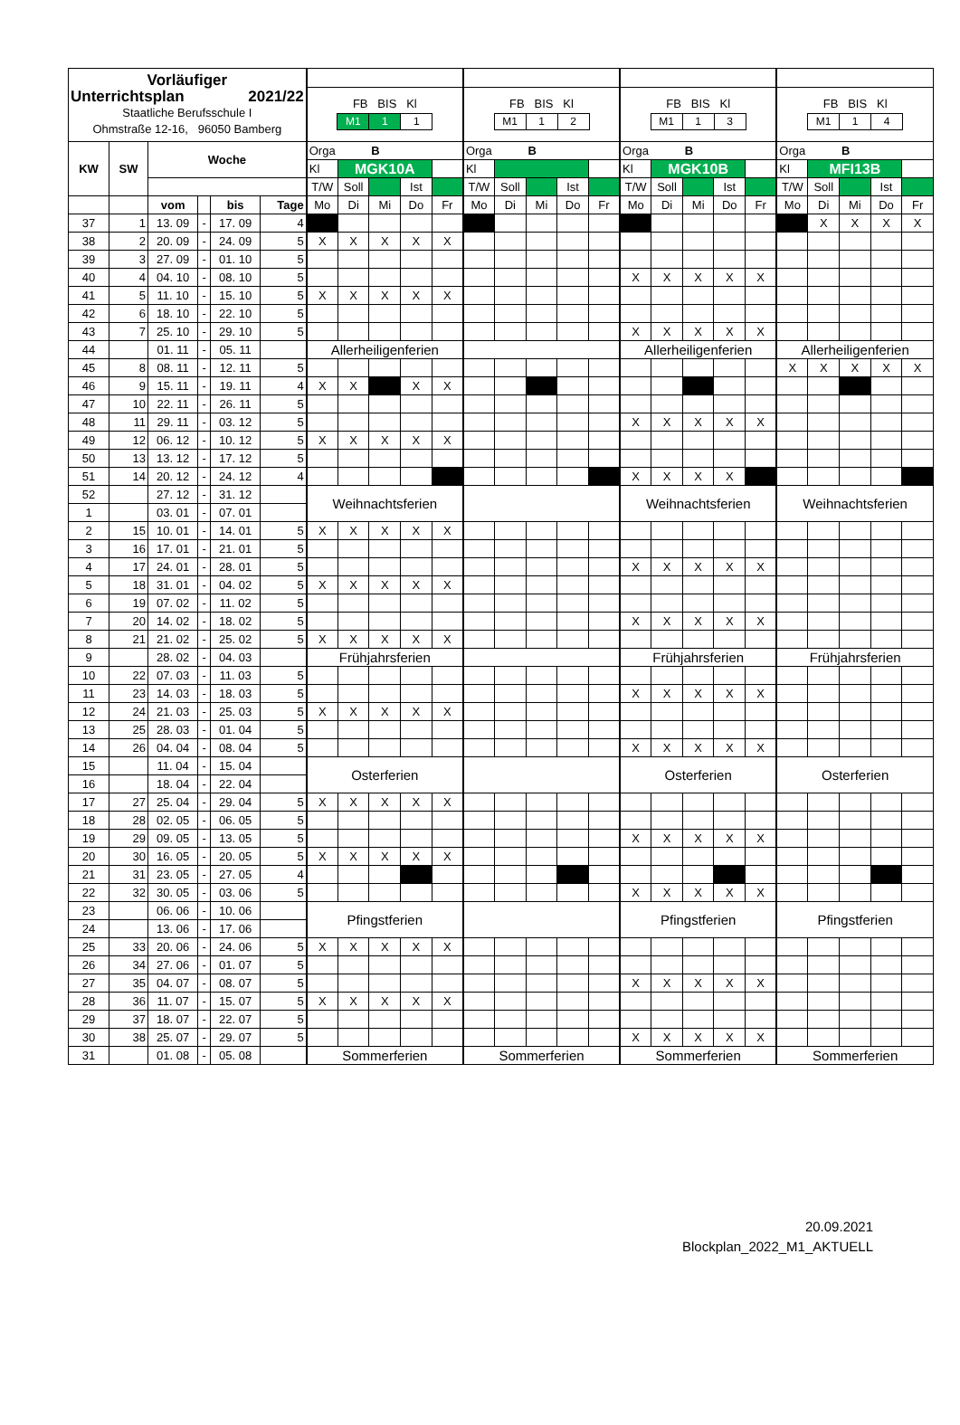| Vorläufiger Unterrichtsplan 2021/22 Staatliche Berufsschule I Ohmstraße 12-16, 96050 Bamberg | | | | | | | | | | | | | | | | | | | | | | | | | |
| | | | | | | FB BIS Kl / M1 / 1 / 1 / | | | | | FB BIS Kl / M1 / 1 / 2 / | | | | | FB BIS Kl / M1 / 1 / 3 / | | | | | FB BIS Kl / M1 / 1 / 4 / | | | | |
| KW | SW | Woche | | | | Orga B | | | | | Orga B | | | | | Orga B | | | | | Orga B | | | | |
| | | | | | | Kl | MGK10A | | | | Kl | | | | | Kl | MGK10B | | | | Kl | MFI13B | | | |
| | | | | | | T/W | Soll | | Ist | | T/W | Soll | | Ist | | T/W | Soll | | Ist | | T/W | Soll | | Ist | |
| | | vom | | bis | Tage | Mo | Di | Mi | Do | Fr | Mo | Di | Mi | Do | Fr | Mo | Di | Mi | Do | Fr | Mo | Di | Mi | Do | Fr |
| 37 | 1 | 13. 09 | - | 17. 09 | 4 | | | | | | | | | | | | | | | | | X | X | X | X |
| 38 | 2 | 20. 09 | - | 24. 09 | 5 | X | X | X | X | X | | | | | | | | | | | | | | | |
| 39 | 3 | 27. 09 | - | 01. 10 | 5 | | | | | | | | | | | | | | | | | | | | |
| 40 | 4 | 04. 10 | - | 08. 10 | 5 | | | | | | | | | | | X | X | X | X | X | | | | | |
| 41 | 5 | 11. 10 | - | 15. 10 | 5 | X | X | X | X | X | | | | | | | | | | | | | | | |
| 42 | 6 | 18. 10 | - | 22. 10 | 5 | | | | | | | | | | | | | | | | | | | | |
| 43 | 7 | 25. 10 | - | 29. 10 | 5 | | | | | | | | | | | X | X | X | X | X | | | | | |
| 44 | | 01. 11 | - | 05. 11 | | Allerheiligenferien | | | | | | | | | | Allerheiligenferien | | | | | Allerheiligenferien | | | | |
| 45 | 8 | 08. 11 | - | 12. 11 | 5 | | | | | | | | | | | | | | | | X | X | X | X | X |
| 46 | 9 | 15. 11 | - | 19. 11 | 4 | X | X | | X | X | | | | | | | | | | | | | | | |
| 47 | 10 | 22. 11 | - | 26. 11 | 5 | | | | | | | | | | | | | | | | | | | | |
| 48 | 11 | 29. 11 | - | 03. 12 | 5 | | | | | | | | | | | X | X | X | X | X | | | | | |
| 49 | 12 | 06. 12 | - | 10. 12 | 5 | X | X | X | X | X | | | | | | | | | | | | | | | |
| 50 | 13 | 13. 12 | - | 17. 12 | 5 | | | | | | | | | | | | | | | | | | | | |
| 51 | 14 | 20. 12 | - | 24. 12 | 4 | | | | | | | | | | | X | X | X | X | | | | | | |
| 52 | | 27. 12 | - | 31. 12 | | Weihnachtsferien | | | | | | | | | | Weihnachtsferien | | | | | Weihnachtsferien | | | | |
| 1 | | 03. 01 | - | 07. 01 | | | | | | | | | | | | | | | | | | | | | |
| 2 | 15 | 10. 01 | - | 14. 01 | 5 | X | X | X | X | X | | | | | | | | | | | | | | | |
| 3 | 16 | 17. 01 | - | 21. 01 | 5 | | | | | | | | | | | | | | | | | | | | |
| 4 | 17 | 24. 01 | - | 28. 01 | 5 | | | | | | | | | | | X | X | X | X | X | | | | | |
| 5 | 18 | 31. 01 | - | 04. 02 | 5 | X | X | X | X | X | | | | | | | | | | | | | | | |
| 6 | 19 | 07. 02 | - | 11. 02 | 5 | | | | | | | | | | | | | | | | | | | | |
| 7 | 20 | 14. 02 | - | 18. 02 | 5 | | | | | | | | | | | X | X | X | X | X | | | | | |
| 8 | 21 | 21. 02 | - | 25. 02 | 5 | X | X | X | X | X | | | | | | | | | | | | | | | |
| 9 | | 28. 02 | - | 04. 03 | | Frühjahrsferien | | | | | | | | | | Frühjahrsferien | | | | | Frühjahrsferien | | | | |
| 10 | 22 | 07. 03 | - | 11. 03 | 5 | | | | | | | | | | | | | | | | | | | | |
| 11 | 23 | 14. 03 | - | 18. 03 | 5 | | | | | | | | | | | X | X | X | X | X | | | | | |
| 12 | 24 | 21. 03 | - | 25. 03 | 5 | X | X | X | X | X | | | | | | | | | | | | | | | |
| 13 | 25 | 28. 03 | - | 01. 04 | 5 | | | | | | | | | | | | | | | | | | | | |
| 14 | 26 | 04. 04 | - | 08. 04 | 5 | | | | | | | | | | | X | X | X | X | X | | | | | |
| 15 | | 11. 04 | - | 15. 04 | | Osterferien | | | | | | | | | | Osterferien | | | | | Osterferien | | | | |
| 16 | | 18. 04 | - | 22. 04 | | | | | | | | | | | | | | | | | | | | | |
| 17 | 27 | 25. 04 | - | 29. 04 | 5 | X | X | X | X | X | | | | | | | | | | | | | | | |
| 18 | 28 | 02. 05 | - | 06. 05 | 5 | | | | | | | | | | | | | | | | | | | | |
| 19 | 29 | 09. 05 | - | 13. 05 | 5 | | | | | | | | | | | X | X | X | X | X | | | | | |
| 20 | 30 | 16. 05 | - | 20. 05 | 5 | X | X | X | X | X | | | | | | | | | | | | | | | |
| 21 | 31 | 23. 05 | - | 27. 05 | 4 | | | | | | | | | | | | | | | | | | | | |
| 22 | 32 | 30. 05 | - | 03. 06 | 5 | | | | | | | | | | | X | X | X | X | X | | | | | |
| 23 | | 06. 06 | - | 10. 06 | | Pfingstferien | | | | | | | | | | Pfingstferien | | | | | Pfingstferien | | | | |
| 24 | | 13. 06 | - | 17. 06 | | | | | | | | | | | | | | | | | | | | | |
| 25 | 33 | 20. 06 | - | 24. 06 | 5 | X | X | X | X | X | | | | | | | | | | | | | | | |
| 26 | 34 | 27. 06 | - | 01. 07 | 5 | | | | | | | | | | | | | | | | | | | | |
| 27 | 35 | 04. 07 | - | 08. 07 | 5 | | | | | | | | | | | X | X | X | X | X | | | | | |
| 28 | 36 | 11. 07 | - | 15. 07 | 5 | X | X | X | X | X | | | | | | | | | | | | | | | |
| 29 | 37 | 18. 07 | - | 22. 07 | 5 | | | | | | | | | | | | | | | | | | | | |
| 30 | 38 | 25. 07 | - | 29. 07 | 5 | | | | | | | | | | | X | X | X | X | X | | | | | |
| 31 | | 01. 08 | - | 05. 08 | | Sommerferien | | | | | Sommerferien | | | | | Sommerferien | | | | | Sommerferien | | | | |
20.09.2021
Blockplan_2022_M1_AKTUELL